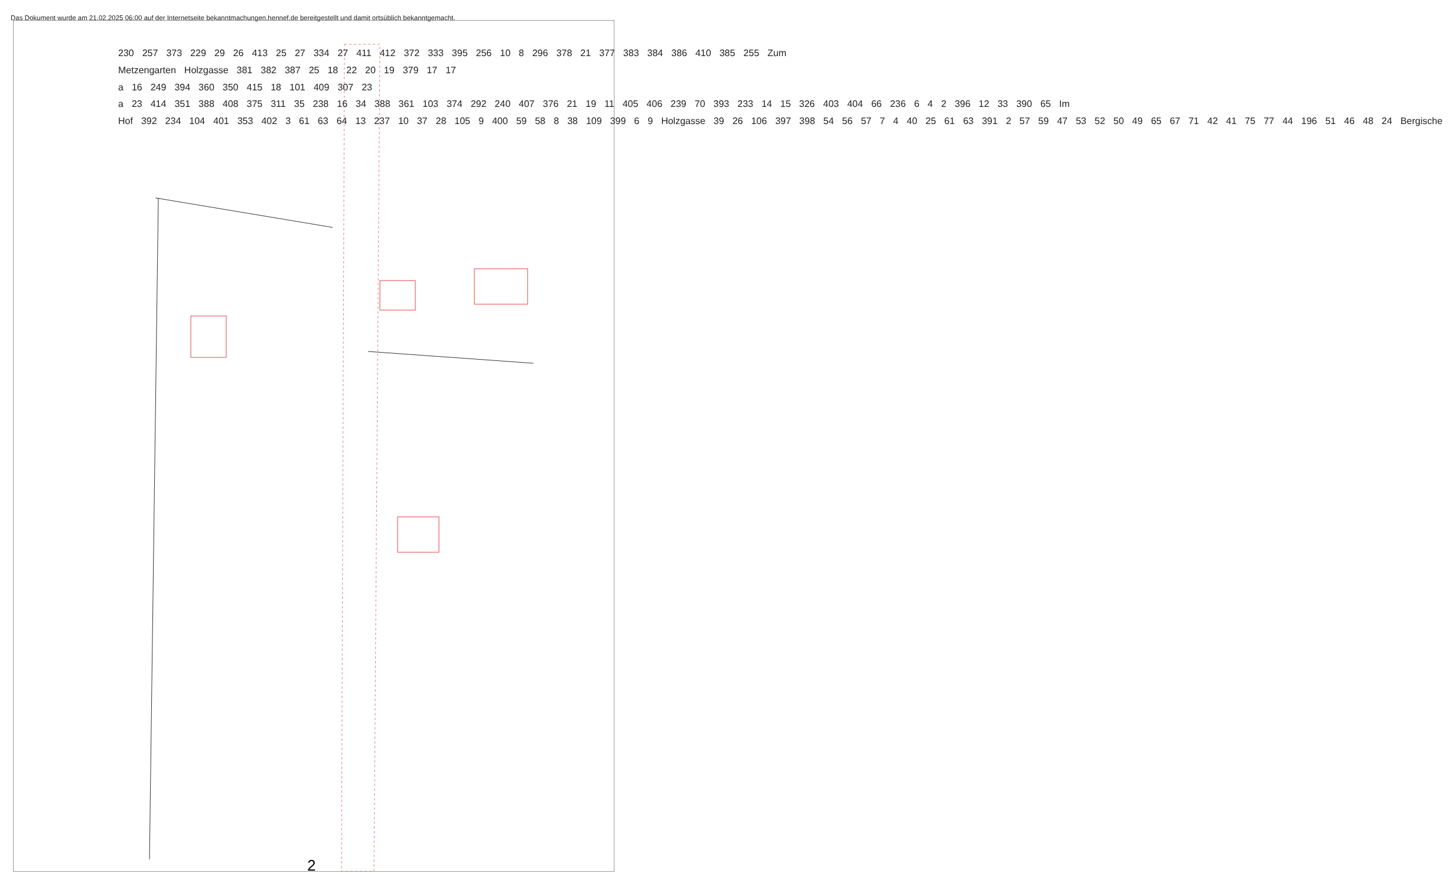Das Dokument wurde am 21.02.2025 06:00 auf der Internetseite bekanntmachungen.hennef.de bereitgestellt und damit ortsüblich bekanntgemacht.
230 257 373 229 29 26 413 25 27 334 27 411 412 372 333 395 256 10 8 296 378 21 377 383 384 386 410 385 255 Zum Metzengarten Holzgasse 381 382 387 25 18 22 20 19 379 17 17 a 16 249 394 360 350 415 18 101 409 307 23 a 23 414 351 388 408 375 311 35 238 16 34 388 361 103 374 292 240 407 376 21 19 11 405 406 239 70 393 233 14 15 326 403 404 66 236 6 4 2 396 12 33 390 65 Im Hof 392 234 104 401 353 402 3 61 63 64 13 237 10 37 28 105 9 400 59 58 8 38 109 399 6 9 Holzgasse 39 26 106 397 398 54 56 57 7 4 40 25 61 63 391 2 57 59 47 53 52 50 49 65 67 71 42 41 75 77 44 196 51 46 48 24 Bergische
2